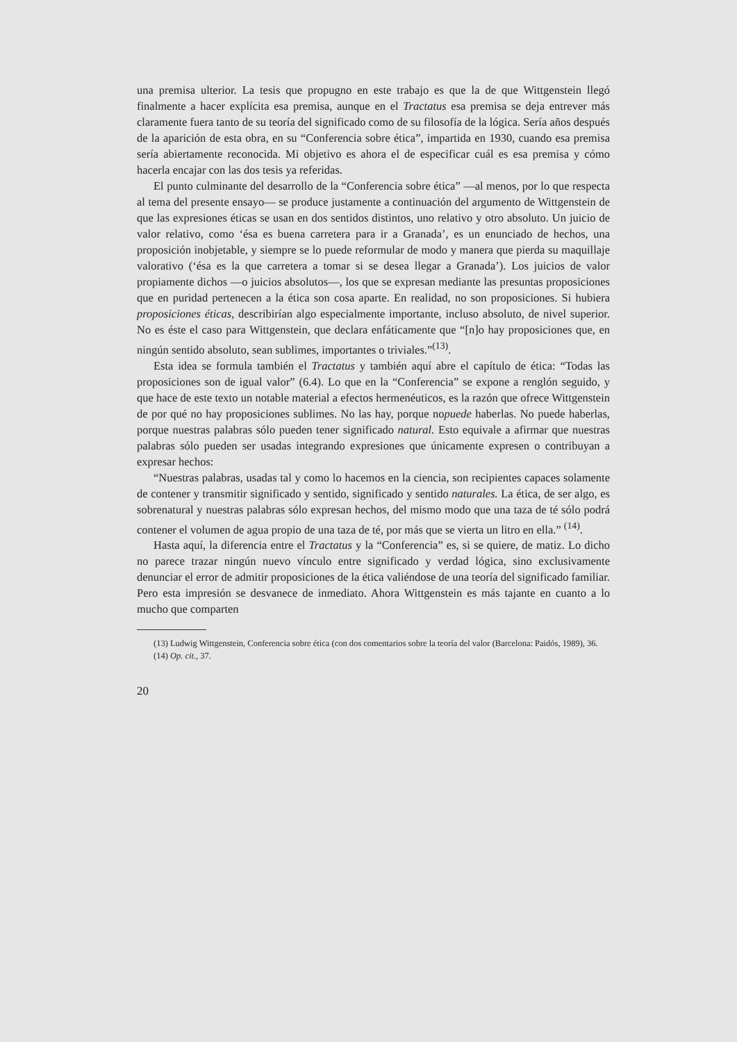una premisa ulterior. La tesis que propugno en este trabajo es que la de que Wittgenstein llegó finalmente a hacer explícita esa premisa, aunque en el Tractatus esa premisa se deja entrever más claramente fuera tanto de su teoría del significado como de su filosofía de la lógica. Sería años después de la aparición de esta obra, en su “Conferencia sobre ética”, impartida en 1930, cuando esa premisa sería abiertamente reconocida. Mi objetivo es ahora el de especificar cuál es esa premisa y cómo hacerla encajar con las dos tesis ya referidas.
El punto culminante del desarrollo de la “Conferencia sobre ética” —al menos, por lo que respecta al tema del presente ensayo— se produce justamente a continuación del argumento de Wittgenstein de que las expresiones éticas se usan en dos sentidos distintos, uno relativo y otro absoluto. Un juicio de valor relativo, como ‘ésa es buena carretera para ir a Granada’, es un enunciado de hechos, una proposición inobjetable, y siempre se lo puede reformular de modo y manera que pierda su maquillaje valorativo (‘ésa es la que carretera a tomar si se desea llegar a Granada’). Los juicios de valor propiamente dichos —o juicios absolutos—, los que se expresan mediante las presuntas proposiciones que en puridad pertenecen a la ética son cosa aparte. En realidad, no son proposiciones. Si hubiera proposiciones éticas, describirían algo especialmente importante, incluso absoluto, de nivel superior. No es éste el caso para Wittgenstein, que declara enfáticamente que “[n]o hay proposiciones que, en ningún sentido absoluto, sean sublimes, importantes o triviales.”<sup>(13)</sup>.
Esta idea se formula también el Tractatus y también aquí abre el capítulo de ética: “Todas las proposiciones son de igual valor” (6.4). Lo que en la “Conferencia” se expone a renglón seguido, y que hace de este texto un notable material a efectos hermenéuticos, es la razón que ofrece Wittgenstein de por qué no hay proposiciones sublimes. No las hay, porque nopuede haberlas. No puede haberlas, porque nuestras palabras sólo pueden tener significado natural. Esto equivale a afirmar que nuestras palabras sólo pueden ser usadas integrando expresiones que únicamente expresen o contribuyan a expresar hechos:
“Nuestras palabras, usadas tal y como lo hacemos en la ciencia, son recipientes capaces solamente de contener y transmitir significado y sentido, significado y sentido naturales. La ética, de ser algo, es sobrenatural y nuestras palabras sólo expresan hechos, del mismo modo que una taza de té sólo podrá contener el volumen de agua propio de una taza de té, por más que se vierta un litro en ella.” <sup>(14)</sup>.
Hasta aquí, la diferencia entre el Tractatus y la “Conferencia” es, si se quiere, de matiz. Lo dicho no parece trazar ningún nuevo vínculo entre significado y verdad lógica, sino exclusivamente denunciar el error de admitir proposiciones de la ética valiéndose de una teoría del significado familiar. Pero esta impresión se desvanece de inmediato. Ahora Wittgenstein es más tajante en cuanto a lo mucho que comparten
(13) Ludwig Wittgenstein, Conferencia sobre ética (con dos comentarios sobre la teoría del valor (Barcelona: Paidós, 1989), 36.
(14) Op. cit., 37.
20